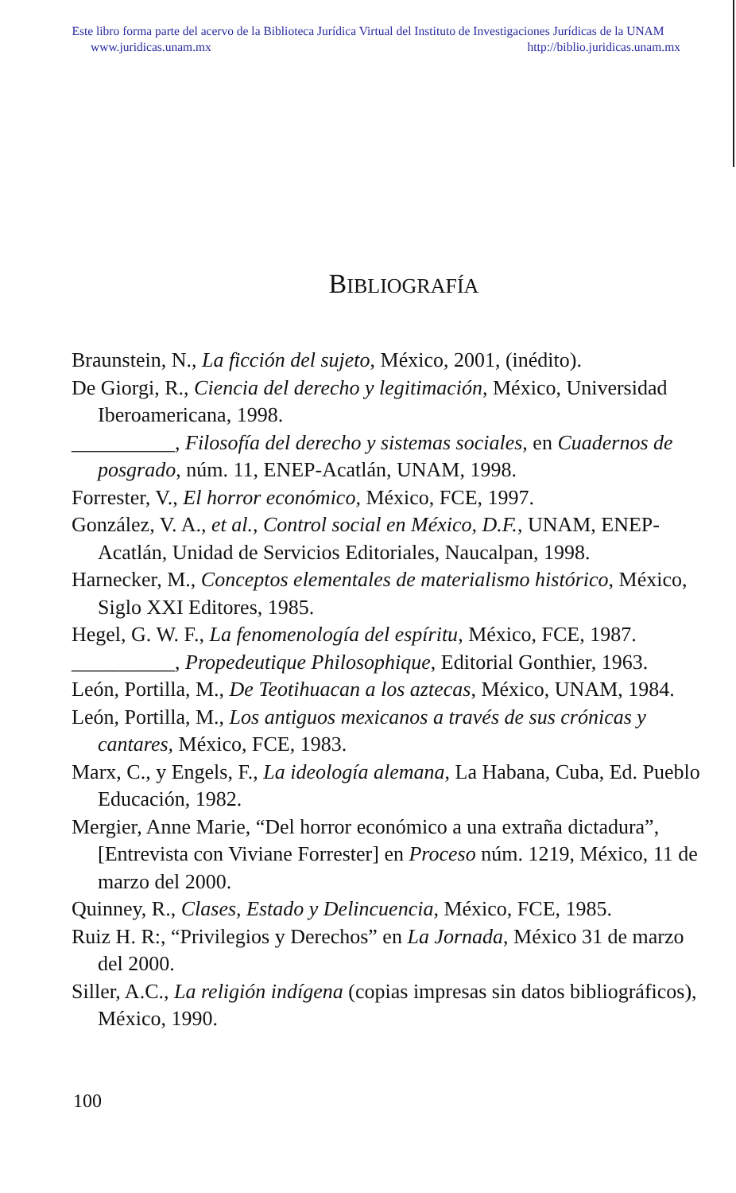Este libro forma parte del acervo de la Biblioteca Jurídica Virtual del Instituto de Investigaciones Jurídicas de la UNAM
www.juridicas.unam.mx http://biblio.juridicas.unam.mx
BIBLIOGRAFÍA
Braunstein, N., La ficción del sujeto, México, 2001, (inédito).
De Giorgi, R., Ciencia del derecho y legitimación, México, Universidad Iberoamericana, 1998.
__________, Filosofía del derecho y sistemas sociales, en Cuadernos de posgrado, núm. 11, ENEP-Acatlán, UNAM, 1998.
Forrester, V., El horror económico, México, FCE, 1997.
González, V. A., et al., Control social en México, D.F., UNAM, ENEP-Acatlán, Unidad de Servicios Editoriales, Naucalpan, 1998.
Harnecker, M., Conceptos elementales de materialismo histórico, México, Siglo XXI Editores, 1985.
Hegel, G. W. F., La fenomenología del espíritu, México, FCE, 1987.
__________, Propedeutique Philosophique, Editorial Gonthier, 1963.
León, Portilla, M., De Teotihuacan a los aztecas, México, UNAM, 1984.
León, Portilla, M., Los antiguos mexicanos a través de sus crónicas y cantares, México, FCE, 1983.
Marx, C., y Engels, F., La ideología alemana, La Habana, Cuba, Ed. Pueblo Educación, 1982.
Mergier, Anne Marie, “Del horror económico a una extraña dictadura”, [Entrevista con Viviane Forrester] en Proceso núm. 1219, México, 11 de marzo del 2000.
Quinney, R., Clases, Estado y Delincuencia, México, FCE, 1985.
Ruiz H. R:, “Privilegios y Derechos” en La Jornada, México 31 de marzo del 2000.
Siller, A.C., La religión indígena (copias impresas sin datos bibliográficos), México, 1990.
100